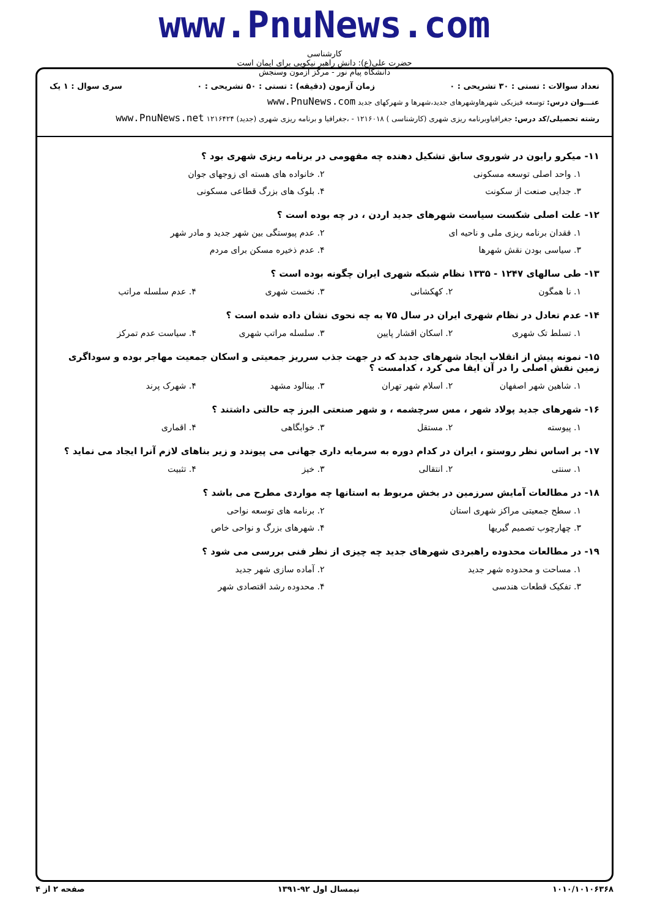www.PnuNews.com
کارشناسی
حضرت علی(ع): دانش راهبر نیکویی برای ایمان است
دانشگاه پیام نور - مرکز آزمون وسنجش
تعداد سوالات : تستی : ۳۰ تشریحی : ۰ زمان آزمون (دقیقه) : تستی : ۵۰ تشریحی : ۰ سری سوال : ۱ یک
عنـــوان درس: توسعه فیزیکی شهرهاوشهرهای جدید،شهرها و شهرکهای جدید www.PnuNews.com
رشته تحصیلی/کد درس: جغرافیاوبرنامه ریزی شهری (کارشناسی ) ۱۲۱۶۰۱۸ - ،جغرافیا و برنامه ریزی شهری (جدید) ۱۲۱۶۴۲۴ www.PnuNews.net
۱۱- میکرو رایون در شوروی سابق تشکیل دهنده چه مفهومی در برنامه ریزی شهری بود ؟
۱. واحد اصلی توسعه مسکونی ۲. خانواده های هسته ای زوجهای جوان
۳. جدایی صنعت از سکونت ۴. بلوک های بزرگ قطاعی مسکونی
۱۲- علت اصلی شکست سیاست شهرهای جدید اردن ، در چه بوده است ؟
۱. فقدان برنامه ریزی ملی و ناحیه ای ۲. عدم پیوستگی بین شهر جدید و مادر شهر
۳. سیاسی بودن نقش شهرها ۴. عدم ذخیره مسکن برای مردم
۱۳- طی سالهای ۱۲۴۷ - ۱۳۳۵ نظام شبکه شهری ایران چگونه بوده است ؟
۱. نا همگون ۲. کهکشانی ۳. نخست شهری ۴. عدم سلسله مراتب
۱۴- عدم تعادل در نظام شهری ایران در سال ۷۵ به چه نحوی نشان داده شده است ؟
۱. تسلط تک شهری ۲. اسکان اقشار پایین ۳. سلسله مراتب شهری ۴. سیاست عدم تمرکز
۱۵- نمونه پیش از انقلاب ایجاد شهرهای جدید که در جهت جذب سرریز جمعیتی و اسکان جمعیت مهاجر بوده و سوداگری زمین نقش اصلی را در آن ایفا می کرد ، کدامست ؟
۱. شاهین شهر اصفهان ۲. اسلام شهر تهران ۳. بینالود مشهد ۴. شهرک پرند
۱۶- شهرهای جدید پولاد شهر ، مس سرچشمه ، و شهر صنعتی البرز چه حالتی داشتند ؟
۱. پیوسته ۲. مستقل ۳. خوابگاهی ۴. اقماری
۱۷- بر اساس نظر روستو ، ایران در کدام دوره به سرمایه داری جهانی می پیوندد و زیر بناهای لازم آنرا ایجاد می نماید ؟
۱. سنتی ۲. انتقالی ۳. خیز ۴. تثبیت
۱۸- در مطالعات آمایش سرزمین در بخش مربوط به استانها چه مواردی مطرح می باشد ؟
۱. سطح جمعیتی مراکز شهری استان ۲. برنامه های توسعه نواحی
۳. چهارچوب تصمیم گیریها ۴. شهرهای بزرگ و نواحی خاص
۱۹- در مطالعات محدوده راهبردی شهرهای جدید چه چیزی از نظر فنی بررسی می شود ؟
۱. مساحت و محدوده شهر جدید ۲. آماده سازی شهر جدید
۳. تفکیک قطعات هندسی ۴. محدوده رشد اقتصادی شهر
۱۰۱۰/۱۰۱۰۶۳۶۸ نیمسال اول ۹۲-۱۳۹۱ صفحه ۲ از ۴